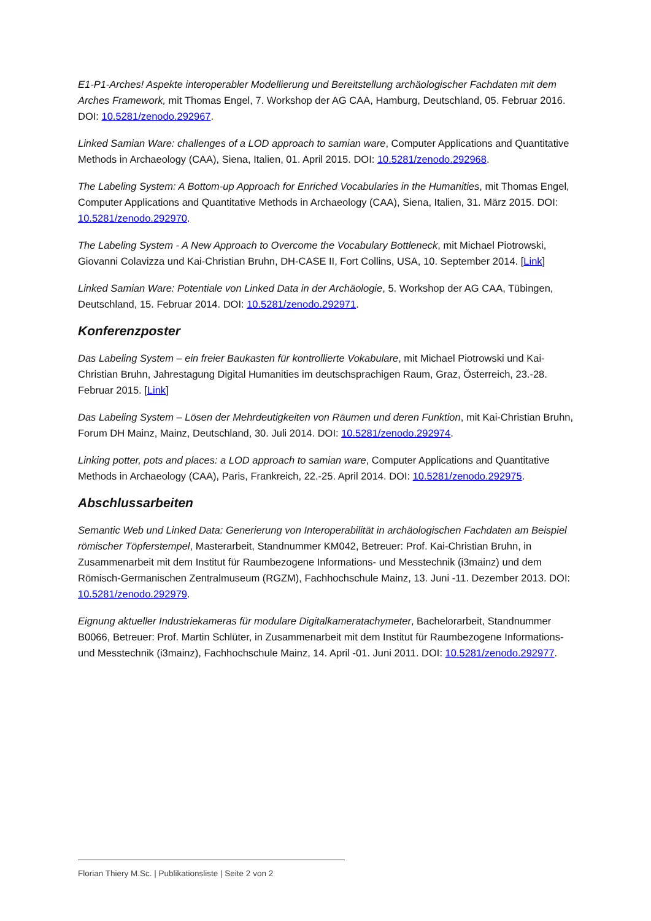E1-P1-Arches! Aspekte interoperabler Modellierung und Bereitstellung archäologischer Fachdaten mit dem Arches Framework, mit Thomas Engel, 7. Workshop der AG CAA, Hamburg, Deutschland, 05. Februar 2016. DOI: 10.5281/zenodo.292967.
Linked Samian Ware: challenges of a LOD approach to samian ware, Computer Applications and Quantitative Methods in Archaeology (CAA), Siena, Italien, 01. April 2015. DOI: 10.5281/zenodo.292968.
The Labeling System: A Bottom-up Approach for Enriched Vocabularies in the Humanities, mit Thomas Engel, Computer Applications and Quantitative Methods in Archaeology (CAA), Siena, Italien, 31. März 2015. DOI: 10.5281/zenodo.292970.
The Labeling System - A New Approach to Overcome the Vocabulary Bottleneck, mit Michael Piotrowski, Giovanni Colavizza und Kai-Christian Bruhn, DH-CASE II, Fort Collins, USA, 10. September 2014. [Link]
Linked Samian Ware: Potentiale von Linked Data in der Archäologie, 5. Workshop der AG CAA, Tübingen, Deutschland, 15. Februar 2014. DOI: 10.5281/zenodo.292971.
Konferenzposter
Das Labeling System – ein freier Baukasten für kontrollierte Vokabulare, mit Michael Piotrowski und Kai-Christian Bruhn, Jahrestagung Digital Humanities im deutschsprachigen Raum, Graz, Österreich, 23.-28. Februar 2015. [Link]
Das Labeling System – Lösen der Mehrdeutigkeiten von Räumen und deren Funktion, mit Kai-Christian Bruhn, Forum DH Mainz, Mainz, Deutschland, 30. Juli 2014. DOI: 10.5281/zenodo.292974.
Linking potter, pots and places: a LOD approach to samian ware, Computer Applications and Quantitative Methods in Archaeology (CAA), Paris, Frankreich, 22.-25. April 2014. DOI: 10.5281/zenodo.292975.
Abschlussarbeiten
Semantic Web und Linked Data: Generierung von Interoperabilität in archäologischen Fachdaten am Beispiel römischer Töpferstempel, Masterarbeit, Standnummer KM042, Betreuer: Prof. Kai-Christian Bruhn, in Zusammenarbeit mit dem Institut für Raumbezogene Informations- und Messtechnik (i3mainz) und dem Römisch-Germanischen Zentralmuseum (RGZM), Fachhochschule Mainz, 13. Juni -11. Dezember 2013. DOI: 10.5281/zenodo.292979.
Eignung aktueller Industriekameras für modulare Digitalkameratachymeter, Bachelorarbeit, Standnummer B0066, Betreuer: Prof. Martin Schlüter, in Zusammenarbeit mit dem Institut für Raumbezogene Informations- und Messtechnik (i3mainz), Fachhochschule Mainz, 14. April -01. Juni 2011. DOI: 10.5281/zenodo.292977.
Florian Thiery M.Sc. | Publikationsliste | Seite 2 von 2